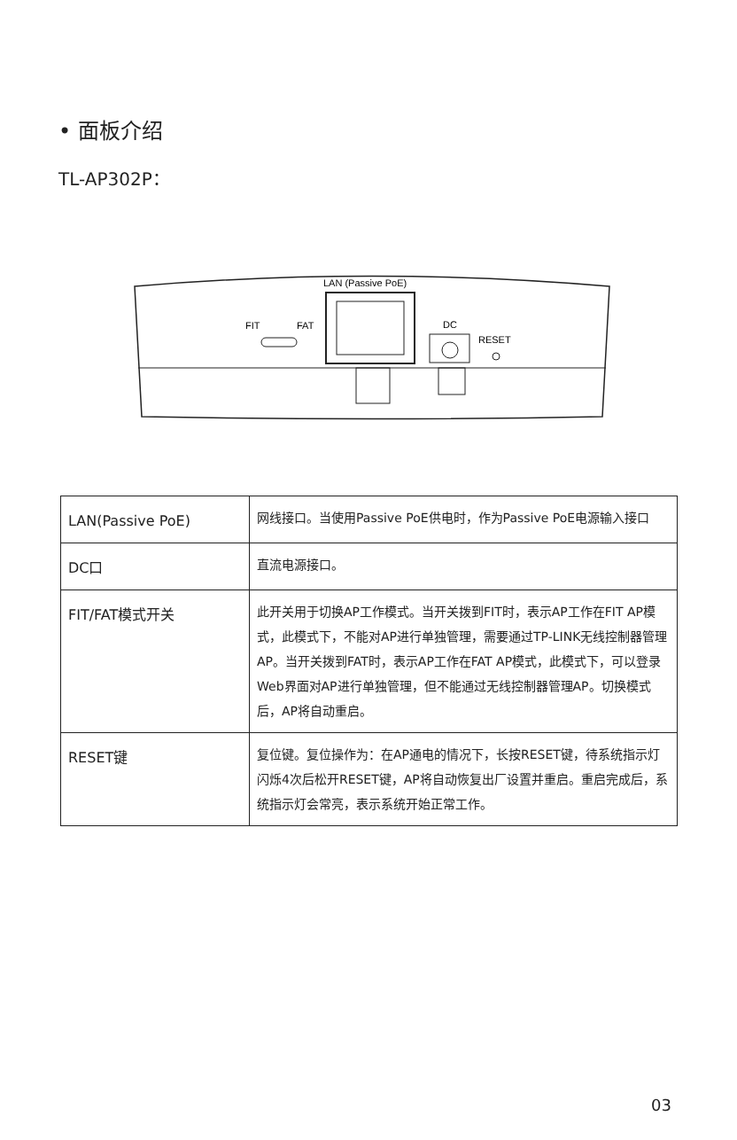• 面板介绍
TL-AP302P：
LAN (Passive PoE)
DC
RESET
FIT
FAT
| LAN(Passive PoE) | 网线接口。当使用Passive PoE供电时，作为Passive PoE电源输入接口 |
| DC口 | 直流电源接口。 |
| FIT/FAT模式开关 | 此开关用于切换AP工作模式。当开关拨到FIT时，表示AP工作在FIT AP模式，此模式下，不能对AP进行单独管理，需要通过TP-LINK无线控制器管理AP。当开关拨到FAT时，表示AP工作在FAT AP模式，此模式下，可以登录Web界面对AP进行单独管理，但不能通过无线控制器管理AP。切换模式后，AP将自动重启。 |
| RESET键 | 复位键。复位操作为：在AP通电的情况下，长按RESET键，待系统指示灯闪烁4次后松开RESET键，AP将自动恢复出厂设置并重启。重启完成后，系统指示灯会常亮，表示系统开始正常工作。 |
03